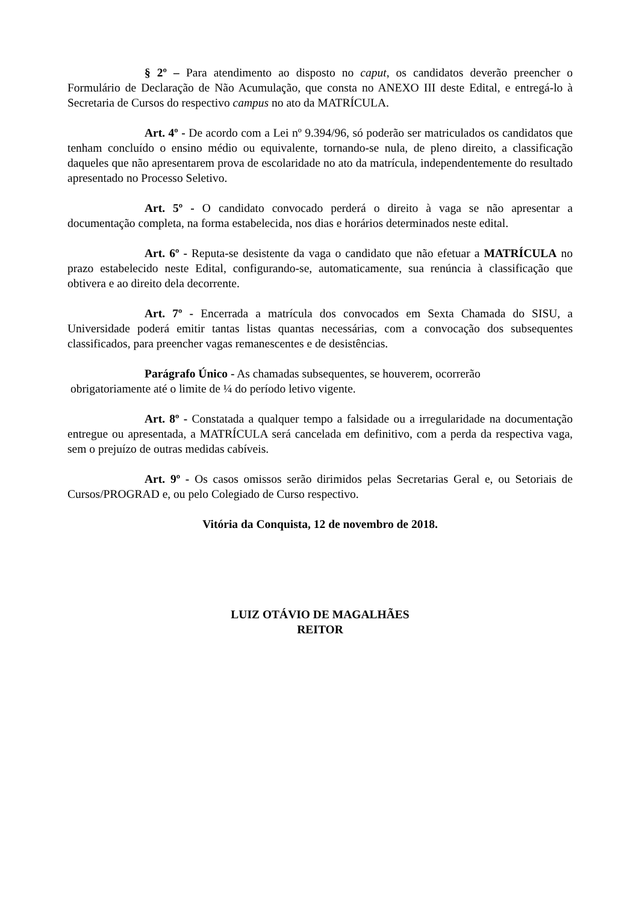§ 2º – Para atendimento ao disposto no caput, os candidatos deverão preencher o Formulário de Declaração de Não Acumulação, que consta no ANEXO III deste Edital, e entregá-lo à Secretaria de Cursos do respectivo campus no ato da MATRÍCULA.
Art. 4º - De acordo com a Lei nº 9.394/96, só poderão ser matriculados os candidatos que tenham concluído o ensino médio ou equivalente, tornando-se nula, de pleno direito, a classificação daqueles que não apresentarem prova de escolaridade no ato da matrícula, independentemente do resultado apresentado no Processo Seletivo.
Art. 5º - O candidato convocado perderá o direito à vaga se não apresentar a documentação completa, na forma estabelecida, nos dias e horários determinados neste edital.
Art. 6º - Reputa-se desistente da vaga o candidato que não efetuar a MATRÍCULA no prazo estabelecido neste Edital, configurando-se, automaticamente, sua renúncia à classificação que obtivera e ao direito dela decorrente.
Art. 7º - Encerrada a matrícula dos convocados em Sexta Chamada do SISU, a Universidade poderá emitir tantas listas quantas necessárias, com a convocação dos subsequentes classificados, para preencher vagas remanescentes e de desistências.
Parágrafo Único - As chamadas subsequentes, se houverem, ocorrerão
obrigatoriamente até o limite de ¼ do período letivo vigente.
Art. 8º - Constatada a qualquer tempo a falsidade ou a irregularidade na documentação entregue ou apresentada, a MATRÍCULA será cancelada em definitivo, com a perda da respectiva vaga, sem o prejuízo de outras medidas cabíveis.
Art. 9º - Os casos omissos serão dirimidos pelas Secretarias Geral e, ou Setoriais de Cursos/PROGRAD e, ou pelo Colegiado de Curso respectivo.
Vitória da Conquista, 12 de novembro de 2018.
LUIZ OTÁVIO DE MAGALHÃES
REITOR